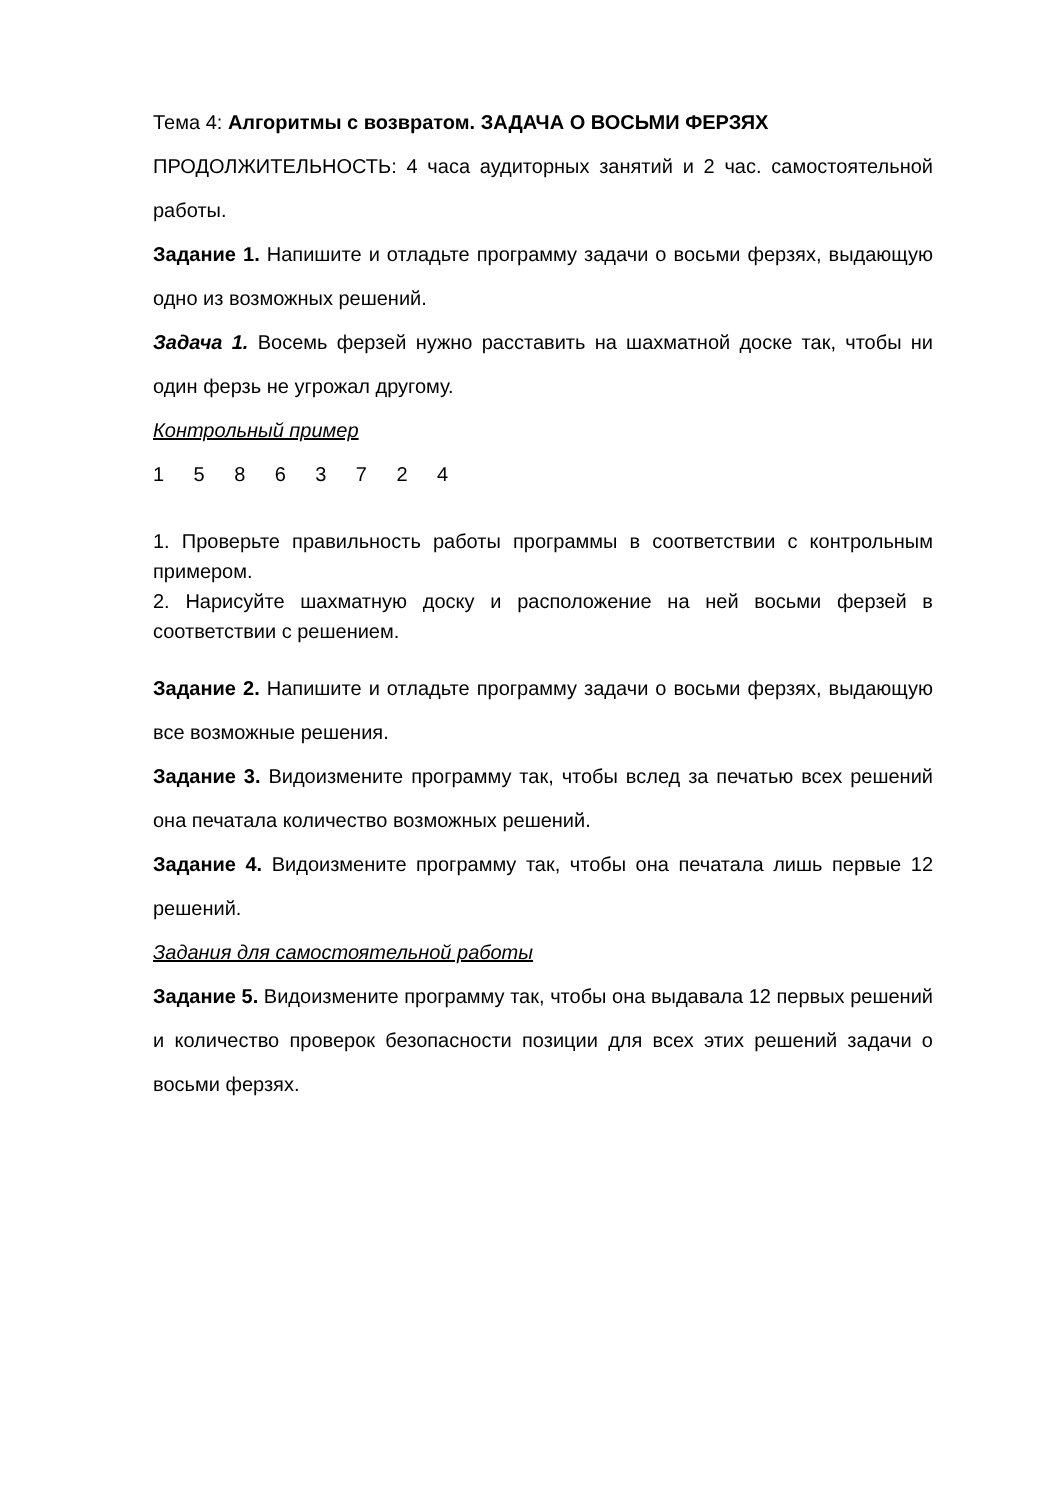Тема 4: Алгоритмы с возвратом. ЗАДАЧА О ВОСЬМИ ФЕРЗЯХ
ПРОДОЛЖИТЕЛЬНОСТЬ: 4 часа аудиторных занятий и 2 час. самостоятельной работы.
Задание 1. Напишите и отладьте программу задачи о восьми ферзях, выдающую одно из возможных решений.
Задача 1. Восемь ферзей нужно расставить на шахматной доске так, чтобы ни один ферзь не угрожал другому.
Контрольный пример
1 5 8 6 3 7 2 4
1. Проверьте правильность работы программы в соответствии с контрольным примером.
2. Нарисуйте шахматную доску и расположение на ней восьми ферзей в соответствии с решением.
Задание 2. Напишите и отладьте программу задачи о восьми ферзях, выдающую все возможные решения.
Задание 3. Видоизмените программу так, чтобы вслед за печатью всех решений она печатала количество возможных решений.
Задание 4. Видоизмените программу так, чтобы она печатала лишь первые 12 решений.
Задания для самостоятельной работы
Задание 5. Видоизмените программу так, чтобы она выдавала 12 первых решений и количество проверок безопасности позиции для всех этих решений задачи о восьми ферзях.